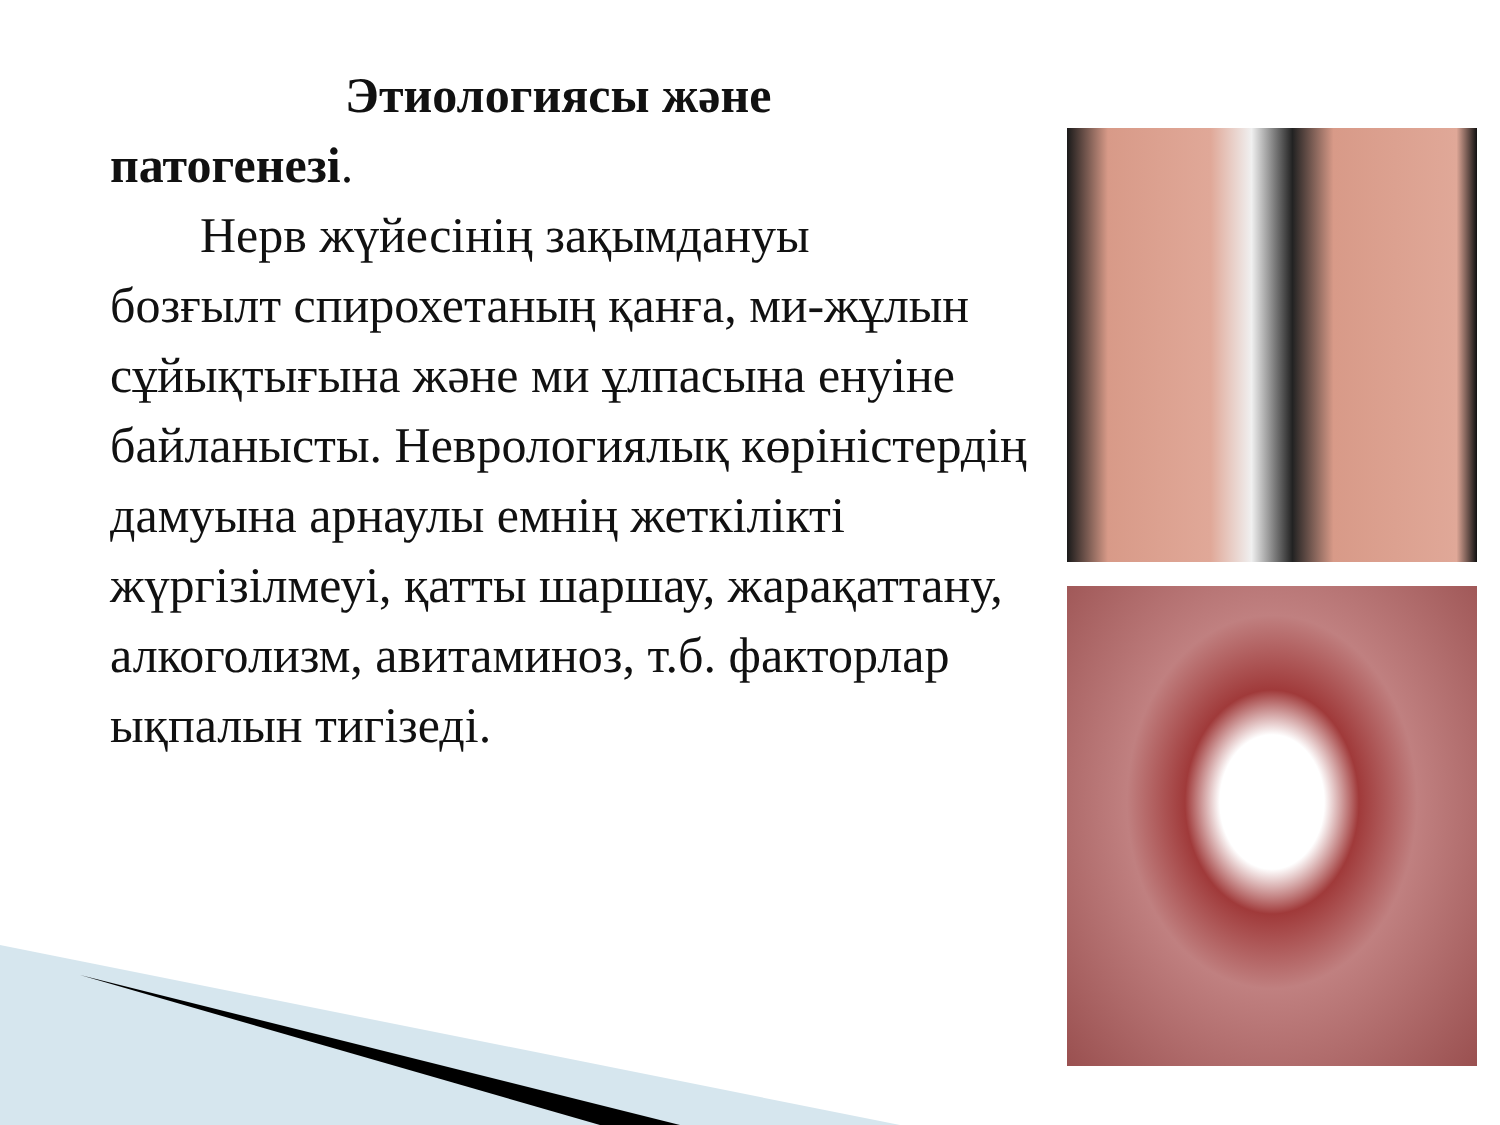Этиологиясы және
патогенезі.
Нерв жүйесінің зақымдануы
бозғылт спирохетаның қанға, ми-жұлын сұйықтығына және ми ұлпасына енуіне байланысты. Неврологиялық көріністердің дамуына арнаулы емнің жеткілікті жүргізілмеуі, қатты шаршау, жарақаттану, алкоголизм, авитаминоз, т.б. факторлар ықпалын тигізеді.